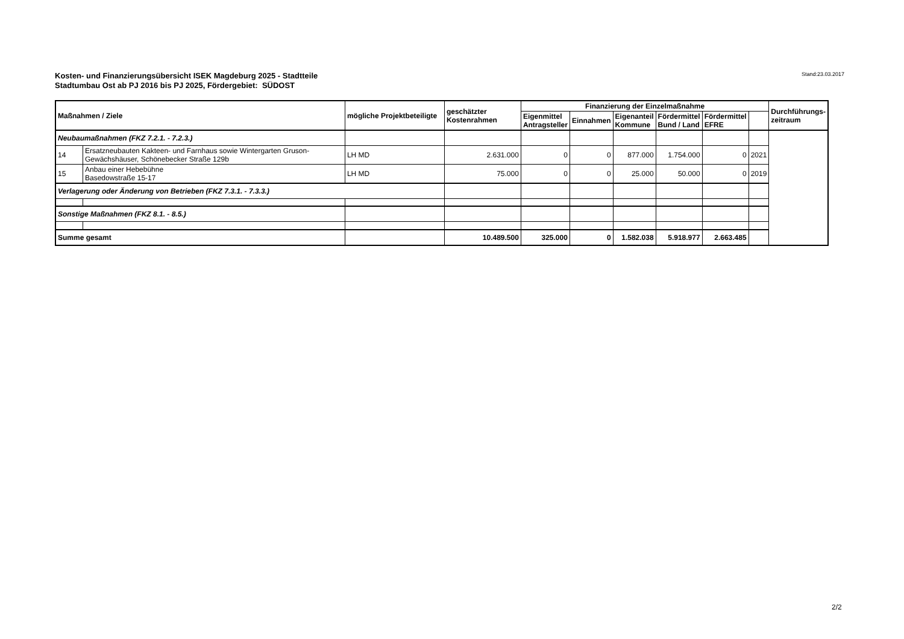Kosten- und Finanzierungsübersicht ISEK Magdeburg 2025 - Stadtteile
Stadtumbau Ost ab PJ 2016 bis PJ 2025, Fördergebiet: SÜDOST
Stand:23.03.2017
| Maßnahmen / Ziele | | mögliche Projektbeteiligte | geschätzter Kostenrahmen | Finanzierung der Einzelmaßnahme | | | | | | Durchführungs- zeitraum |
| --- | --- | --- | --- | --- | --- | --- | --- | --- | --- | --- |
| | | | | Eigenmittel Antragsteller | Einnahmen | Eigenanteil Kommune | Fördermittel Bund / Land | Fördermittel EFRE | | |
| Neubaumaßnahmen (FKZ 7.2.1. - 7.2.3.) | | | | | | | | | | |
| 14 | Ersatzneubauten Kakteen- und Farnhaus sowie Wintergarten Gruson-Gewächshäuser, Schönebecker Straße 129b | LH MD | 2.631.000 | 0 | 0 | 877.000 | 1.754.000 | 0 | 2021 | |
| 15 | Anbau einer Hebebühne Basedowstraße 15-17 | LH MD | 75.000 | 0 | 0 | 25.000 | 50.000 | 0 | 2019 | |
| Verlagerung oder Änderung von Betrieben (FKZ 7.3.1. - 7.3.3.) | | | | | | | | | | |
| Sonstige Maßnahmen (FKZ 8.1. - 8.5.) | | | | | | | | | | |
| Summe gesamt | | | 10.489.500 | 325.000 | 0 | 1.582.038 | 5.918.977 | 2.663.485 | | |
2/2